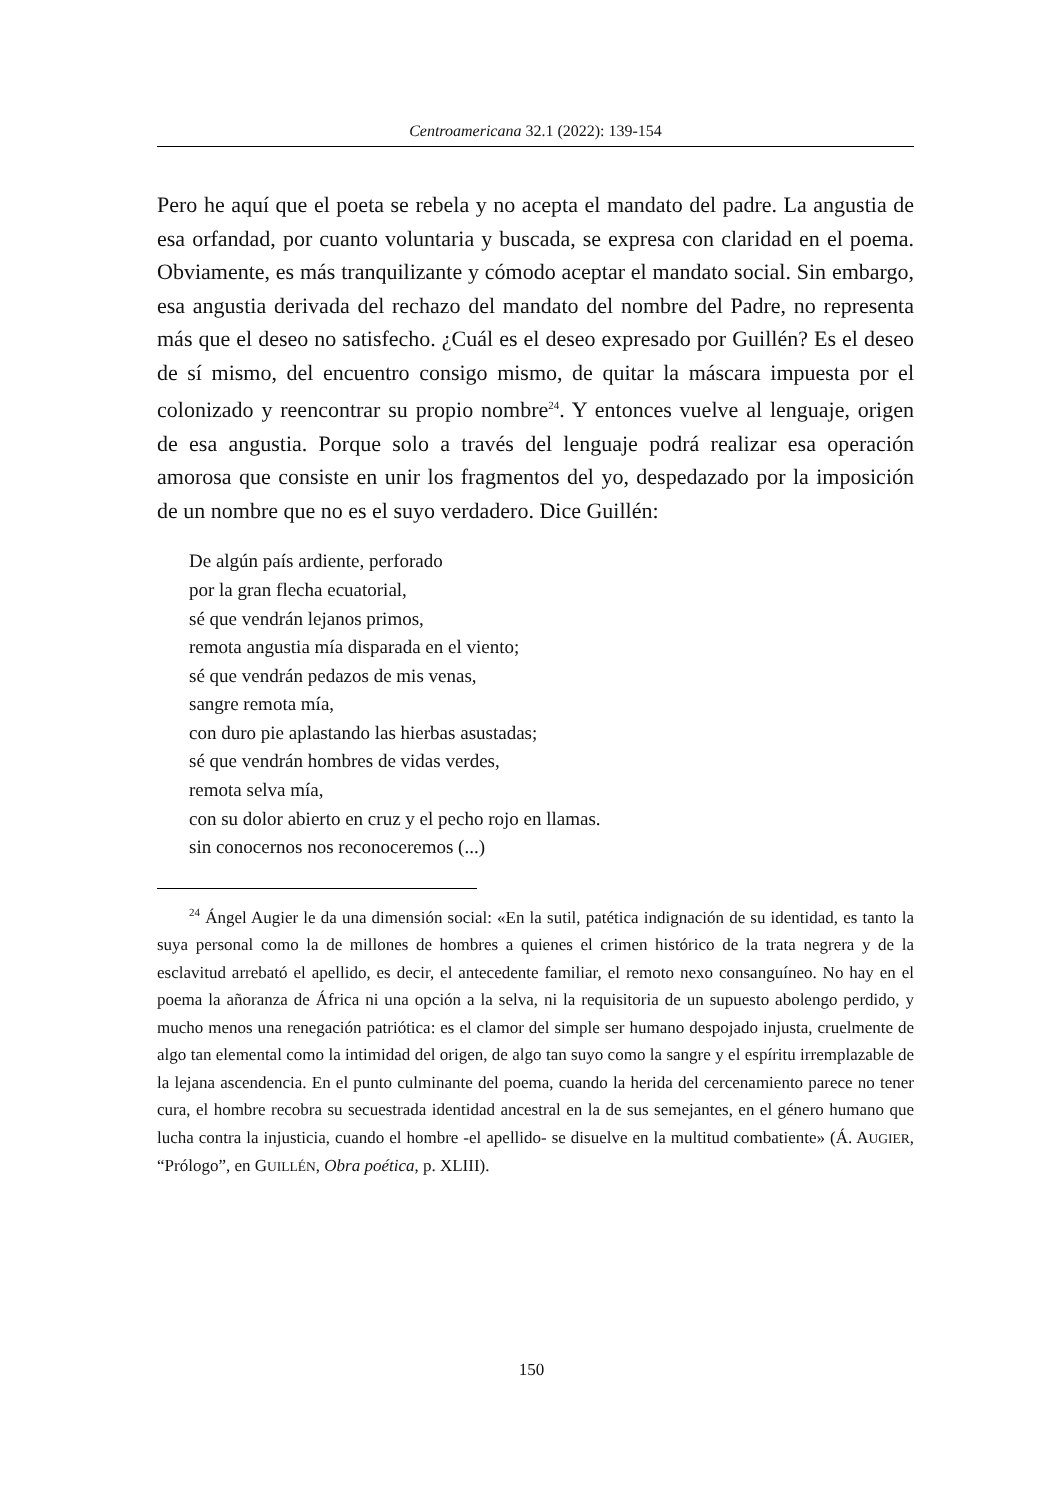Centroamericana 32.1 (2022): 139-154
Pero he aquí que el poeta se rebela y no acepta el mandato del padre. La angustia de esa orfandad, por cuanto voluntaria y buscada, se expresa con claridad en el poema. Obviamente, es más tranquilizante y cómodo aceptar el mandato social. Sin embargo, esa angustia derivada del rechazo del mandato del nombre del Padre, no representa más que el deseo no satisfecho. ¿Cuál es el deseo expresado por Guillén? Es el deseo de sí mismo, del encuentro consigo mismo, de quitar la máscara impuesta por el colonizado y reencontrar su propio nombre<sup>24</sup>. Y entonces vuelve al lenguaje, origen de esa angustia. Porque solo a través del lenguaje podrá realizar esa operación amorosa que consiste en unir los fragmentos del yo, despedazado por la imposición de un nombre que no es el suyo verdadero. Dice Guillén:
De algún país ardiente, perforado
por la gran flecha ecuatorial,
sé que vendrán lejanos primos,
remota angustia mía disparada en el viento;
sé que vendrán pedazos de mis venas,
sangre remota mía,
con duro pie aplastando las hierbas asustadas;
sé que vendrán hombres de vidas verdes,
remota selva mía,
con su dolor abierto en cruz y el pecho rojo en llamas.
sin conocernos nos reconoceremos (...)
<sup>24</sup> Ángel Augier le da una dimensión social: «En la sutil, patética indignación de su identidad, es tanto la suya personal como la de millones de hombres a quienes el crimen histórico de la trata negrera y de la esclavitud arrebató el apellido, es decir, el antecedente familiar, el remoto nexo consanguíneo. No hay en el poema la añoranza de África ni una opción a la selva, ni la requisitoria de un supuesto abolengo perdido, y mucho menos una renegación patriótica: es el clamor del simple ser humano despojado injusta, cruelmente de algo tan elemental como la intimidad del origen, de algo tan suyo como la sangre y el espíritu irremplazable de la lejana ascendencia. En el punto culminante del poema, cuando la herida del cercenamiento parece no tener cura, el hombre recobra su secuestrada identidad ancestral en la de sus semejantes, en el género humano que lucha contra la injusticia, cuando el hombre -el apellido- se disuelve en la multitud combatiente» (Á. AUGIER, “Prólogo”, en GUILLÉN, Obra poética, p. XLIII).
150